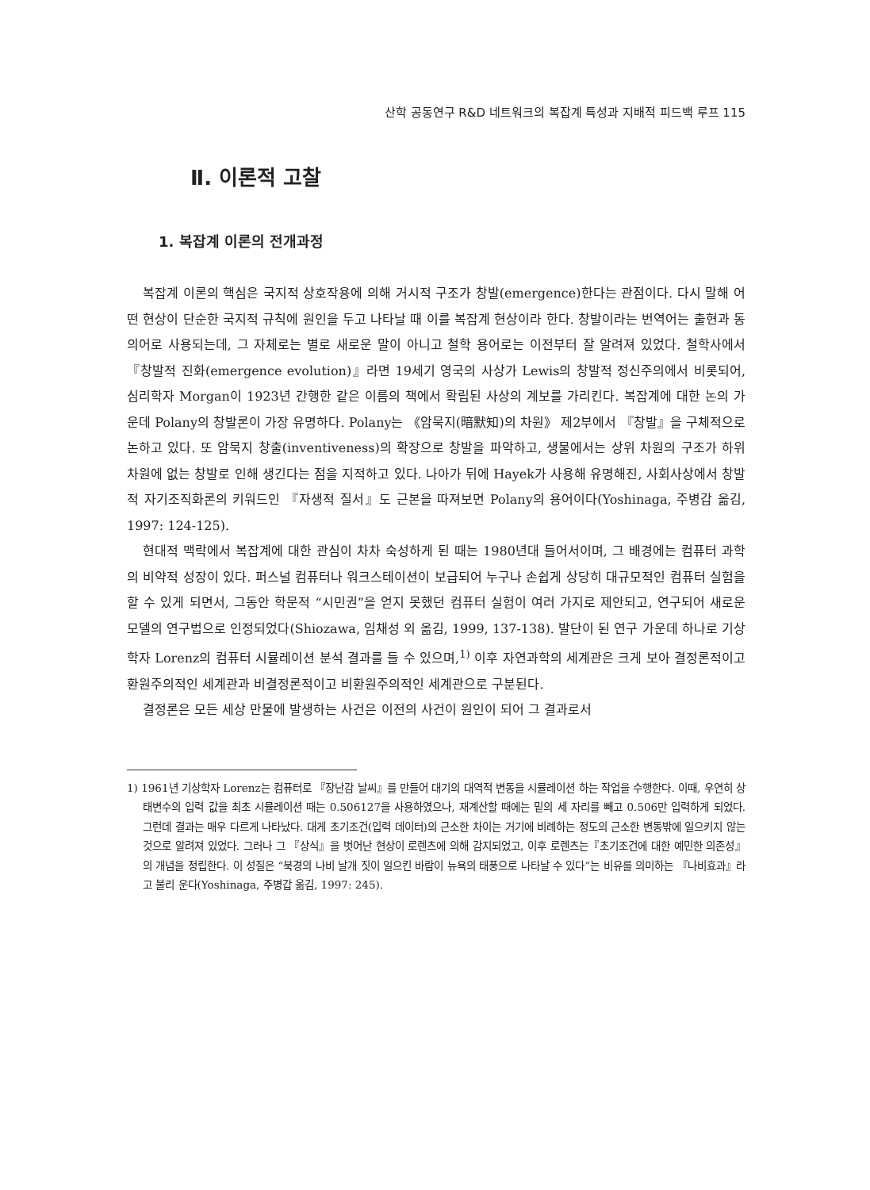산학 공동연구 R&D 네트워크의 복잡계 특성과 지배적 피드백 루프 115
Ⅱ. 이론적 고찰
1. 복잡계 이론의 전개과정
복잡계 이론의 핵심은 국지적 상호작용에 의해 거시적 구조가 창발(emergence)한다는 관점이다. 다시 말해 어떤 현상이 단순한 국지적 규칙에 원인을 두고 나타날 때 이를 복잡계 현상이라 한다. 창발이라는 번역어는 출현과 동의어로 사용되는데, 그 자체로는 별로 새로운 말이 아니고 철학 용어로는 이전부터 잘 알려져 있었다. 철학사에서 『창발적 진화(emergence evolution)』라면 19세기 영국의 사상가 Lewis의 창발적 정신주의에서 비롯되어, 심리학자 Morgan이 1923년 간행한 같은 이름의 책에서 확립된 사상의 계보를 가리킨다. 복잡계에 대한 논의 가운데 Polany의 창발론이 가장 유명하다. Polany는 《암묵지(暗默知)의 차원》 제2부에서 『창발』을 구체적으로 논하고 있다. 또 암묵지 창출(inventiveness)의 확장으로 창발을 파악하고, 생물에서는 상위 차원의 구조가 하위 차원에 없는 창발로 인해 생긴다는 점을 지적하고 있다. 나아가 뒤에 Hayek가 사용해 유명해진, 사회사상에서 창발적 자기조직화론의 키워드인 『자생적 질서』도 근본을 따져보면 Polany의 용어이다(Yoshinaga, 주병갑 옮김, 1997: 124-125).
현대적 맥락에서 복잡계에 대한 관심이 차차 숙성하게 된 때는 1980년대 들어서이며, 그 배경에는 컴퓨터 과학의 비약적 성장이 있다. 퍼스널 컴퓨터나 워크스테이션이 보급되어 누구나 손쉽게 상당히 대규모적인 컴퓨터 실험을 할 수 있게 되면서, 그동안 학문적 “시민권”을 얻지 못했던 컴퓨터 실험이 여러 가지로 제안되고, 연구되어 새로운 모델의 연구법으로 인정되었다(Shiozawa, 임채성 외 옮김, 1999, 137-138). 발단이 된 연구 가운데 하나로 기상학자 Lorenz의 컴퓨터 시뮬레이션 분석 결과를 들 수 있으며,<sup>1)</sup> 이후 자연과학의 세계관은 크게 보아 결정론적이고 환원주의적인 세계관과 비결정론적이고 비환원주의적인 세계관으로 구분된다.
결정론은 모든 세상 만물에 발생하는 사건은 이전의 사건이 원인이 되어 그 결과로서
1) 1961년 기상학자 Lorenz는 컴퓨터로 『장난감 날씨』를 만들어 대기의 대역적 변동을 시뮬레이션 하는 작업을 수행한다. 이때, 우연히 상태변수의 입력 값을 최초 시뮬레이션 때는 0.506127을 사용하였으나, 재계산할 때에는 밑의 세 자리를 빼고 0.506만 입력하게 되었다. 그런데 결과는 매우 다르게 나타났다. 대게 초기조건(입력 데이터)의 근소한 차이는 거기에 비례하는 정도의 근소한 변동밖에 일으키지 않는 것으로 알려져 있었다. 그러나 그 『상식』을 벗어난 현상이 로렌츠에 의해 감지되었고, 이후 로렌츠는『초기조건에 대한 예민한 의존성』의 개념을 정립한다. 이 성질은 “북경의 나비 날개 짓이 일으킨 바람이 뉴욕의 태풍으로 나타날 수 있다”는 비유를 의미하는 『나비효과』라고 불리 운다(Yoshinaga, 주병갑 옮김, 1997: 245).